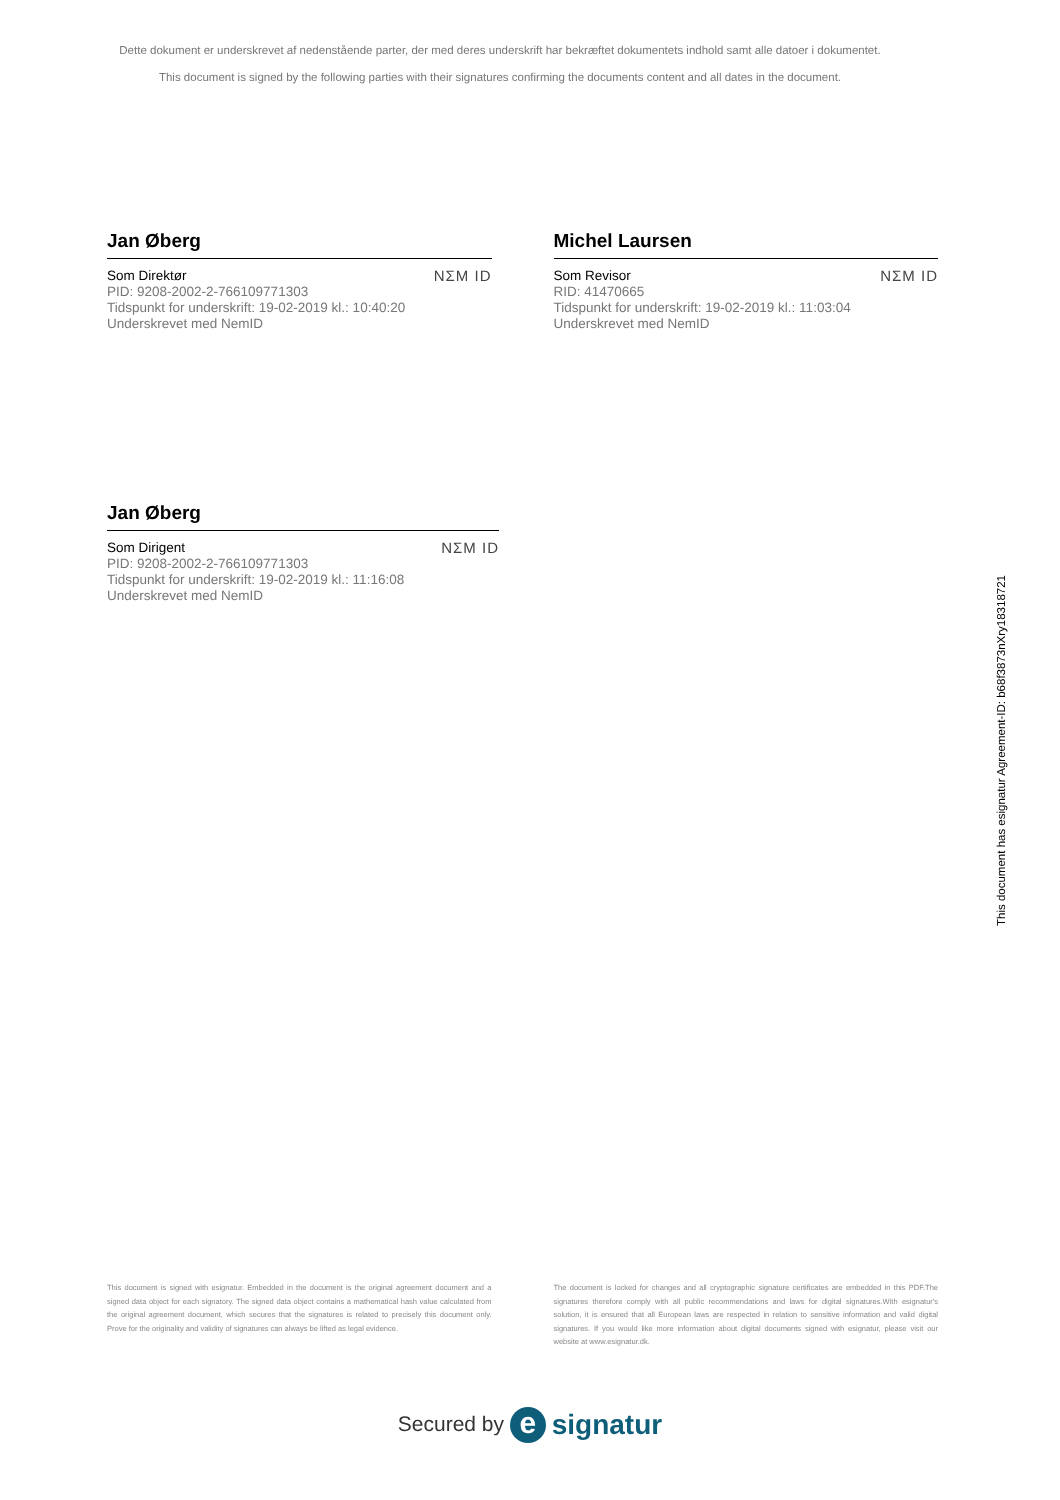Dette dokument er underskrevet af nedenstående parter, der med deres underskrift har bekræftet dokumentets indhold samt alle datoer i dokumentet.
This document is signed by the following parties with their signatures confirming the documents content and all dates in the document.
Jan Øberg
Som Direktør
PID: 9208-2002-2-766109771303
Tidspunkt for underskrift: 19-02-2019 kl.: 10:40:20
Underskrevet med NemID
NΣM ID
Michel Laursen
Som Revisor
RID: 41470665
Tidspunkt for underskrift: 19-02-2019 kl.: 11:03:04
Underskrevet med NemID
NΣM ID
Jan Øberg
Som Dirigent
PID: 9208-2002-2-766109771303
Tidspunkt for underskrift: 19-02-2019 kl.: 11:16:08
Underskrevet med NemID
NΣM ID
This document is signed with esignatur. Embedded in the document is the original agreement document and a signed data object for each signatory. The signed data object contains a mathematical hash value calculated from the original agreement document, which secures that the signatures is related to precisely this document only. Prove for the originality and validity of signatures can always be lifted as legal evidence.
The document is locked for changes and all cryptographic signature certificates are embedded in this PDF.The signatures therefore comply with all public recommendations and laws for digital signatures.With esignatur's solution, it is ensured that all European laws are respected in relation to sensitive information and valid digital signatures. If you would like more information about digital documents signed with esignatur, please visit our website at www.esignatur.dk.
Secured by e signatur
This document has esignatur Agreement-ID: b68f3873nXry18318721